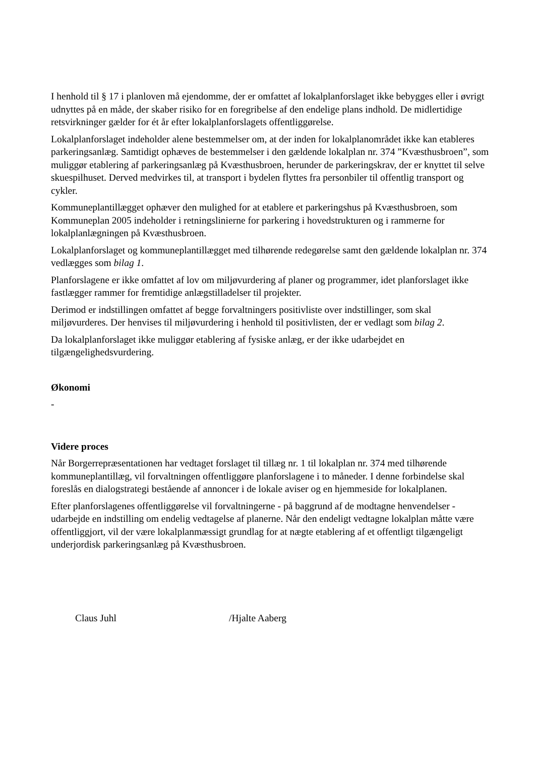I henhold til § 17 i planloven må ejendomme, der er omfattet af lokalplanforslaget ikke bebygges eller i øvrigt udnyttes på en måde, der skaber risiko for en foregribelse af den endelige plans indhold. De midlertidige retsvirkninger gælder for ét år efter lokalplanforslagets offentliggørelse.
Lokalplanforslaget indeholder alene bestemmelser om, at der inden for lokalplanområdet ikke kan etableres parkeringsanlæg. Samtidigt ophæves de bestemmelser i den gældende lokalplan nr. 374 ”Kvæsthusbroen”, som muliggør etablering af parkeringsanlæg på Kvæsthusbroen, herunder de parkeringskrav, der er knyttet til selve skuespilhuset. Derved medvirkes til, at transport i bydelen flyttes fra personbiler til offentlig transport og cykler.
Kommuneplantillægget ophæver den mulighed for at etablere et parkeringshus på Kvæsthusbroen, som Kommuneplan 2005 indeholder i retningslinierne for parkering i hovedstrukturen og i rammerne for lokalplanlægningen på Kvæsthusbroen.
Lokalplanforslaget og kommuneplantillægget med tilhørende redegørelse samt den gældende lokalplan nr. 374 vedlægges som bilag 1.
Planforslagene er ikke omfattet af lov om miljøvurdering af planer og programmer, idet planforslaget ikke fastlægger rammer for fremtidige anlægstilladelser til projekter.
Derimod er indstillingen omfattet af begge forvaltningers positivliste over indstillinger, som skal miljøvurderes. Der henvises til miljøvurdering i henhold til positivlisten, der er vedlagt som bilag 2.
Da lokalplanforslaget ikke muliggør etablering af fysiske anlæg, er der ikke udarbejdet en tilgængelighedsvurdering.
Økonomi
-
Videre proces
Når Borgerrepræsentationen har vedtaget forslaget til tillæg nr. 1 til lokalplan nr. 374 med tilhørende kommuneplantillæg, vil forvaltningen offentliggøre planforslagene i to måneder. I denne forbindelse skal foreslås en dialogstrategi bestående af annoncer i de lokale aviser og en hjemmeside for lokalplanen.
Efter planforslagenes offentliggørelse vil forvaltningerne - på baggrund af de modtagne henvendelser - udarbejde en indstilling om endelig vedtagelse af planerne. Når den endeligt vedtagne lokalplan måtte være offentliggjort, vil der være lokalplanmæssigt grundlag for at nægte etablering af et offentligt tilgængeligt underjordisk parkeringsanlæg på Kvæsthusbroen.
Claus Juhl /Hjalte Aaberg